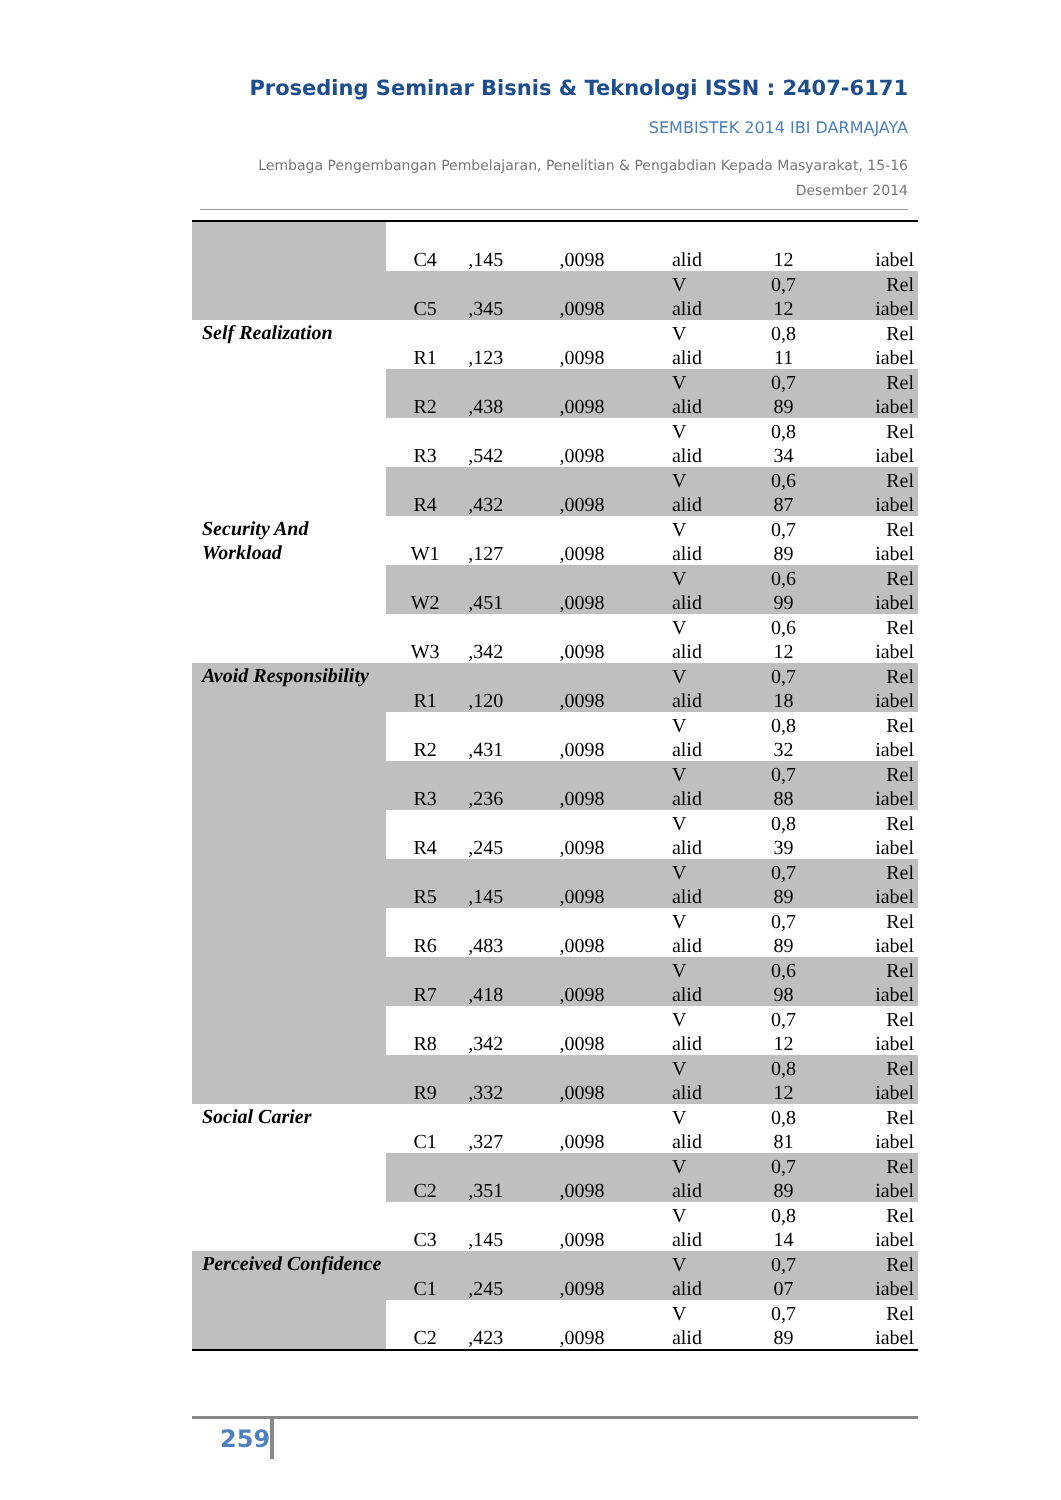Proseding Seminar Bisnis & Teknologi ISSN : 2407-6171
SEMBISTEK 2014 IBI DARMAJAYA
Lembaga Pengembangan Pembelajaran, Penelitian & Pengabdian Kepada Masyarakat, 15-16
Desember 2014
| | C4 | ,145 | ,0098 | alid | 12 | iabel |
| | C5 | ,345 | ,0098 | V alid | 0,7 12 | Rel iabel |
| Self Realization | R1 | ,123 | ,0098 | V alid | 0,8 11 | Rel iabel |
| | R2 | ,438 | ,0098 | V alid | 0,7 89 | Rel iabel |
| | R3 | ,542 | ,0098 | V alid | 0,8 34 | Rel iabel |
| | R4 | ,432 | ,0098 | V alid | 0,6 87 | Rel iabel |
| Security And Workload | W1 | ,127 | ,0098 | V alid | 0,7 89 | Rel iabel |
| | W2 | ,451 | ,0098 | V alid | 0,6 99 | Rel iabel |
| | W3 | ,342 | ,0098 | V alid | 0,6 12 | Rel iabel |
| Avoid Responsibility | R1 | ,120 | ,0098 | V alid | 0,7 18 | Rel iabel |
| | R2 | ,431 | ,0098 | V alid | 0,8 32 | Rel iabel |
| | R3 | ,236 | ,0098 | V alid | 0,7 88 | Rel iabel |
| | R4 | ,245 | ,0098 | V alid | 0,8 39 | Rel iabel |
| | R5 | ,145 | ,0098 | V alid | 0,7 89 | Rel iabel |
| | R6 | ,483 | ,0098 | V alid | 0,7 89 | Rel iabel |
| | R7 | ,418 | ,0098 | V alid | 0,6 98 | Rel iabel |
| | R8 | ,342 | ,0098 | V alid | 0,7 12 | Rel iabel |
| | R9 | ,332 | ,0098 | V alid | 0,8 12 | Rel iabel |
| Social Carier | C1 | ,327 | ,0098 | V alid | 0,8 81 | Rel iabel |
| | C2 | ,351 | ,0098 | V alid | 0,7 89 | Rel iabel |
| | C3 | ,145 | ,0098 | V alid | 0,8 14 | Rel iabel |
| Perceived Confidence | C1 | ,245 | ,0098 | V alid | 0,7 07 | Rel iabel |
| | C2 | ,423 | ,0098 | V alid | 0,7 89 | Rel iabel |
259